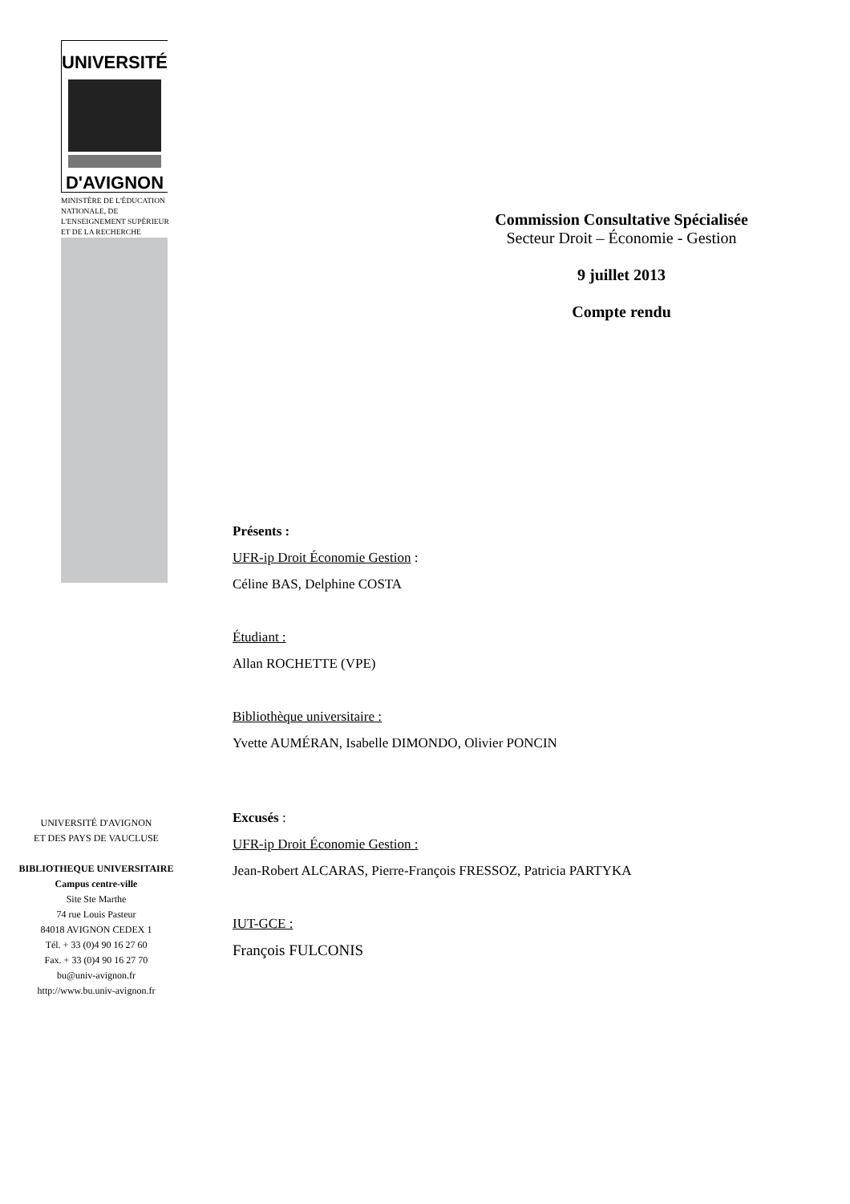UNIVERSITÉ
D'AVIGNON
MINISTÈRE DE L'ÉDUCATION NATIONALE, DE L'ENSEIGNEMENT SUPÉRIEUR ET DE LA RECHERCHE
UNIVERSITÉ D'AVIGNON
ET DES PAYS DE VAUCLUSE
BIBLIOTHEQUE UNIVERSITAIRE
Campus centre-ville
Site Ste Marthe
74 rue Louis Pasteur
84018 AVIGNON CEDEX 1
Tél. + 33 (0)4 90 16 27 60
Fax. + 33 (0)4 90 16 27 70
bu@univ-avignon.fr
http://www.bu.univ-avignon.fr
Commission Consultative Spécialisée
Secteur Droit – Économie - Gestion
9 juillet 2013
Compte rendu
Présents :
UFR-ip Droit Économie Gestion :
Céline BAS, Delphine COSTA
Étudiant :
Allan ROCHETTE (VPE)
Bibliothèque universitaire :
Yvette AUMÉRAN, Isabelle DIMONDO, Olivier PONCIN
Excusés :
UFR-ip Droit Économie Gestion :
Jean-Robert ALCARAS, Pierre-François FRESSOZ, Patricia PARTYKA
IUT-GCE :
François FULCONIS